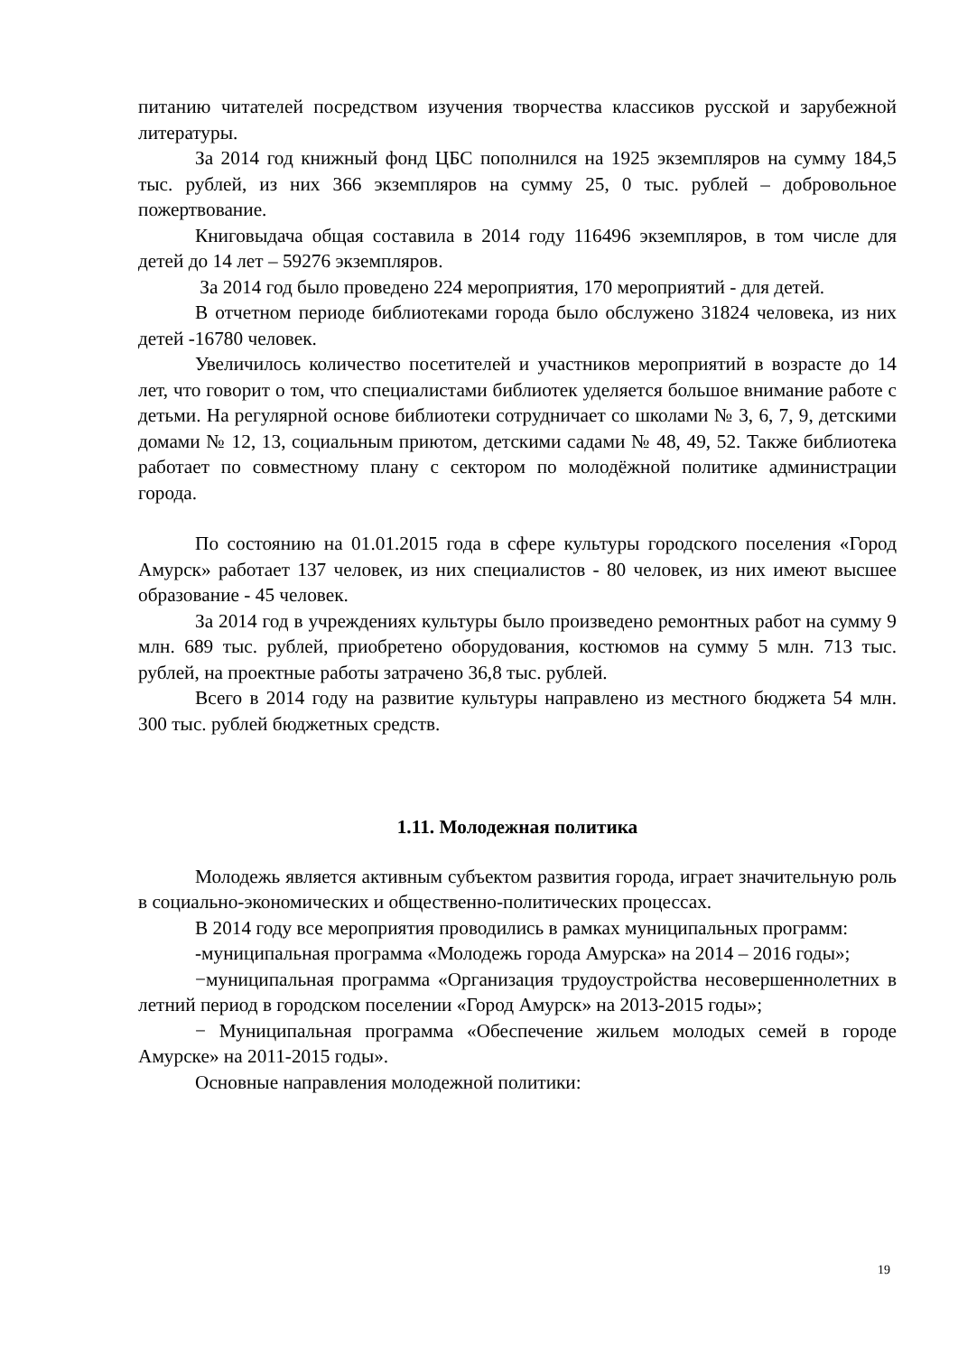питанию читателей посредством изучения творчества классиков русской и зарубежной литературы.
За 2014 год книжный фонд ЦБС пополнился на 1925 экземпляров на сумму 184,5 тыс. рублей, из них 366 экземпляров на сумму 25, 0 тыс. рублей – добровольное пожертвование.
Книговыдача общая составила в 2014 году 116496 экземпляров, в том числе для детей до 14 лет – 59276 экземпляров.
За 2014 год было проведено 224 мероприятия, 170 мероприятий - для детей.
В отчетном периоде библиотеками города было обслужено 31824 человека, из них детей -16780 человек.
Увеличилось количество посетителей и участников мероприятий в возрасте до 14 лет, что говорит о том, что специалистами библиотек уделяется большое внимание работе с детьми. На регулярной основе библиотеки сотрудничает со школами № 3, 6, 7, 9, детскими домами № 12, 13, социальным приютом, детскими садами № 48, 49, 52. Также библиотека работает по совместному плану с сектором по молодёжной политике администрации города.
По состоянию на 01.01.2015 года в сфере культуры городского поселения «Город Амурск» работает 137 человек, из них специалистов - 80 человек, из них имеют высшее образование - 45 человек.
За 2014 год в учреждениях культуры было произведено ремонтных работ на сумму 9 млн. 689 тыс. рублей, приобретено оборудования, костюмов на сумму 5 млн. 713 тыс. рублей, на проектные работы затрачено 36,8 тыс. рублей.
Всего в 2014 году на развитие культуры направлено из местного бюджета 54 млн. 300 тыс. рублей бюджетных средств.
1.11. Молодежная политика
Молодежь является активным субъектом развития города, играет значительную роль в социально-экономических и общественно-политических процессах.
В 2014 году все мероприятия проводились в рамках муниципальных программ:
-муниципальная программа «Молодежь города Амурска» на 2014 – 2016 годы»;
−муниципальная программа «Организация трудоустройства несовершеннолетних в летний период в городском поселении «Город Амурск» на 2013-2015 годы»;
− Муниципальная программа «Обеспечение жильем молодых семей в городе Амурске» на 2011-2015 годы».
Основные направления молодежной политики:
19